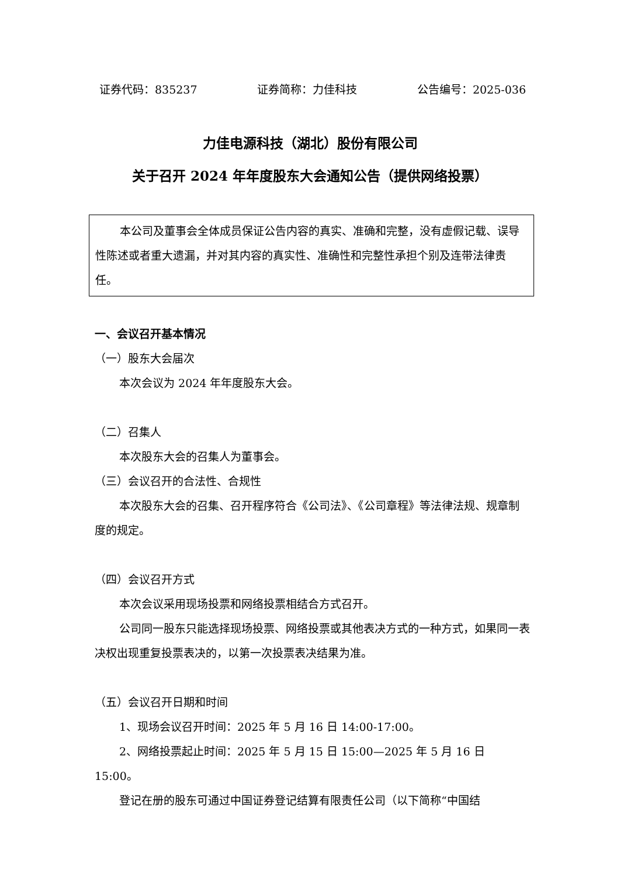证券代码：835237 证券简称：力佳科技 公告编号：2025-036
力佳电源科技（湖北）股份有限公司
关于召开 2024 年年度股东大会通知公告（提供网络投票）
本公司及董事会全体成员保证公告内容的真实、准确和完整，没有虚假记载、误导性陈述或者重大遗漏，并对其内容的真实性、准确性和完整性承担个别及连带法律责任。
一、会议召开基本情况
（一）股东大会届次
本次会议为 2024 年年度股东大会。
（二）召集人
本次股东大会的召集人为董事会。
（三）会议召开的合法性、合规性
本次股东大会的召集、召开程序符合《公司法》、《公司章程》等法律法规、规章制度的规定。
（四）会议召开方式
本次会议采用现场投票和网络投票相结合方式召开。
公司同一股东只能选择现场投票、网络投票或其他表决方式的一种方式，如果同一表决权出现重复投票表决的，以第一次投票表决结果为准。
（五）会议召开日期和时间
1、现场会议召开时间：2025 年 5 月 16 日 14:00-17:00。
2、网络投票起止时间：2025 年 5 月 15 日 15:00—2025 年 5 月 16 日 15:00。
登记在册的股东可通过中国证券登记结算有限责任公司（以下简称“中国结